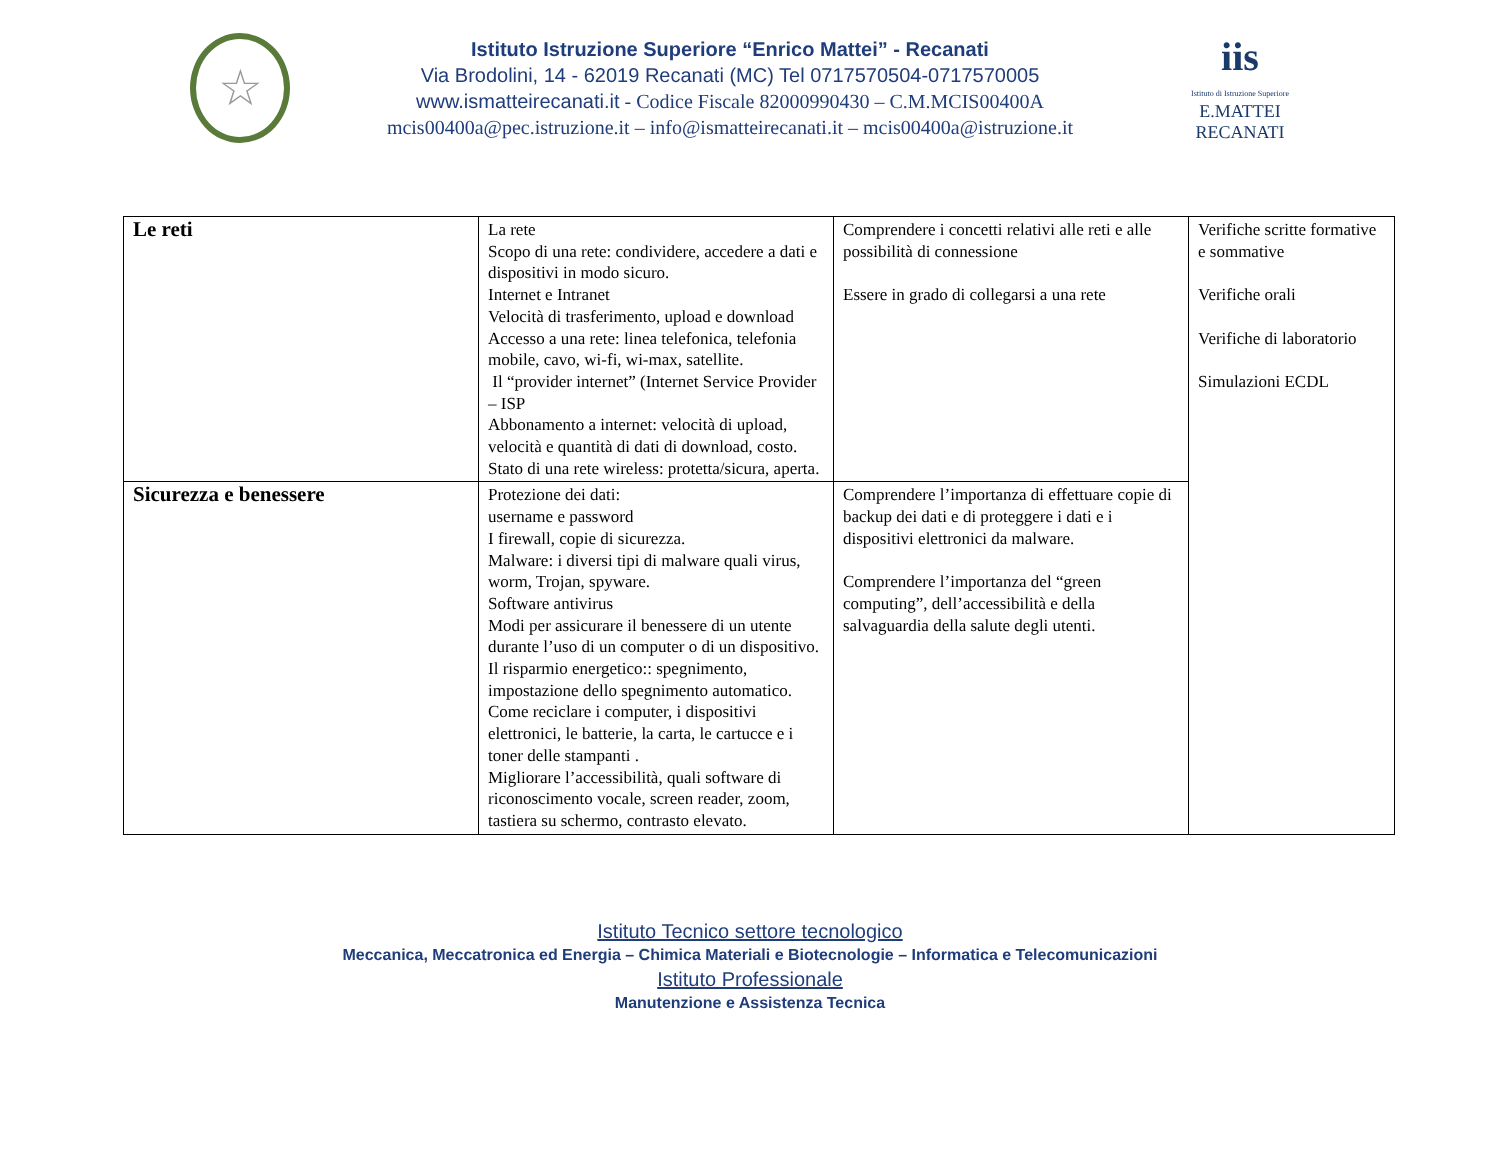☆
Istituto Istruzione Superiore “Enrico Mattei” - Recanati
Via Brodolini, 14 - 62019 Recanati (MC) Tel 0717570504-0717570005
www.ismatteirecanati.it - Codice Fiscale 82000990430 – C.M.MCIS00400A
mcis00400a@pec.istruzione.it – info@ismatteirecanati.it – mcis00400a@istruzione.it
iis
Istituto di Istruzione Superiore
E.MATTEI RECANATI
| Le reti | La rete Scopo di una rete: condividere, accedere a dati e dispositivi in modo sicuro. Internet e Intranet Velocità di trasferimento, upload e download Accesso a una rete: linea telefonica, telefonia mobile, cavo, wi-fi, wi-max, satellite. Il “provider internet” (Internet Service Provider – ISP Abbonamento a internet: velocità di upload, velocità e quantità di dati di download, costo. Stato di una rete wireless: protetta/sicura, aperta. | Comprendere i concetti relativi alle reti e alle possibilità di connessione Essere in grado di collegarsi a una rete | Verifiche scritte formative e sommative Verifiche orali Verifiche di laboratorio Simulazioni ECDL |
| Sicurezza e benessere | Protezione dei dati: username e password I firewall, copie di sicurezza. Malware: i diversi tipi di malware quali virus, worm, Trojan, spyware. Software antivirus Modi per assicurare il benessere di un utente durante l’uso di un computer o di un dispositivo. Il risparmio energetico:: spegnimento, impostazione dello spegnimento automatico. Come reciclare i computer, i dispositivi elettronici, le batterie, la carta, le cartucce e i toner delle stampanti . Migliorare l’accessibilità, quali software di riconoscimento vocale, screen reader, zoom, tastiera su schermo, contrasto elevato. | Comprendere l’importanza di effettuare copie di backup dei dati e di proteggere i dati e i dispositivi elettronici da malware. Comprendere l’importanza del “green computing”, dell’accessibilità e della salvaguardia della salute degli utenti. | |
Istituto Tecnico settore tecnologico
Meccanica, Meccatronica ed Energia – Chimica Materiali e Biotecnologie – Informatica e Telecomunicazioni
Istituto Professionale
Manutenzione e Assistenza Tecnica